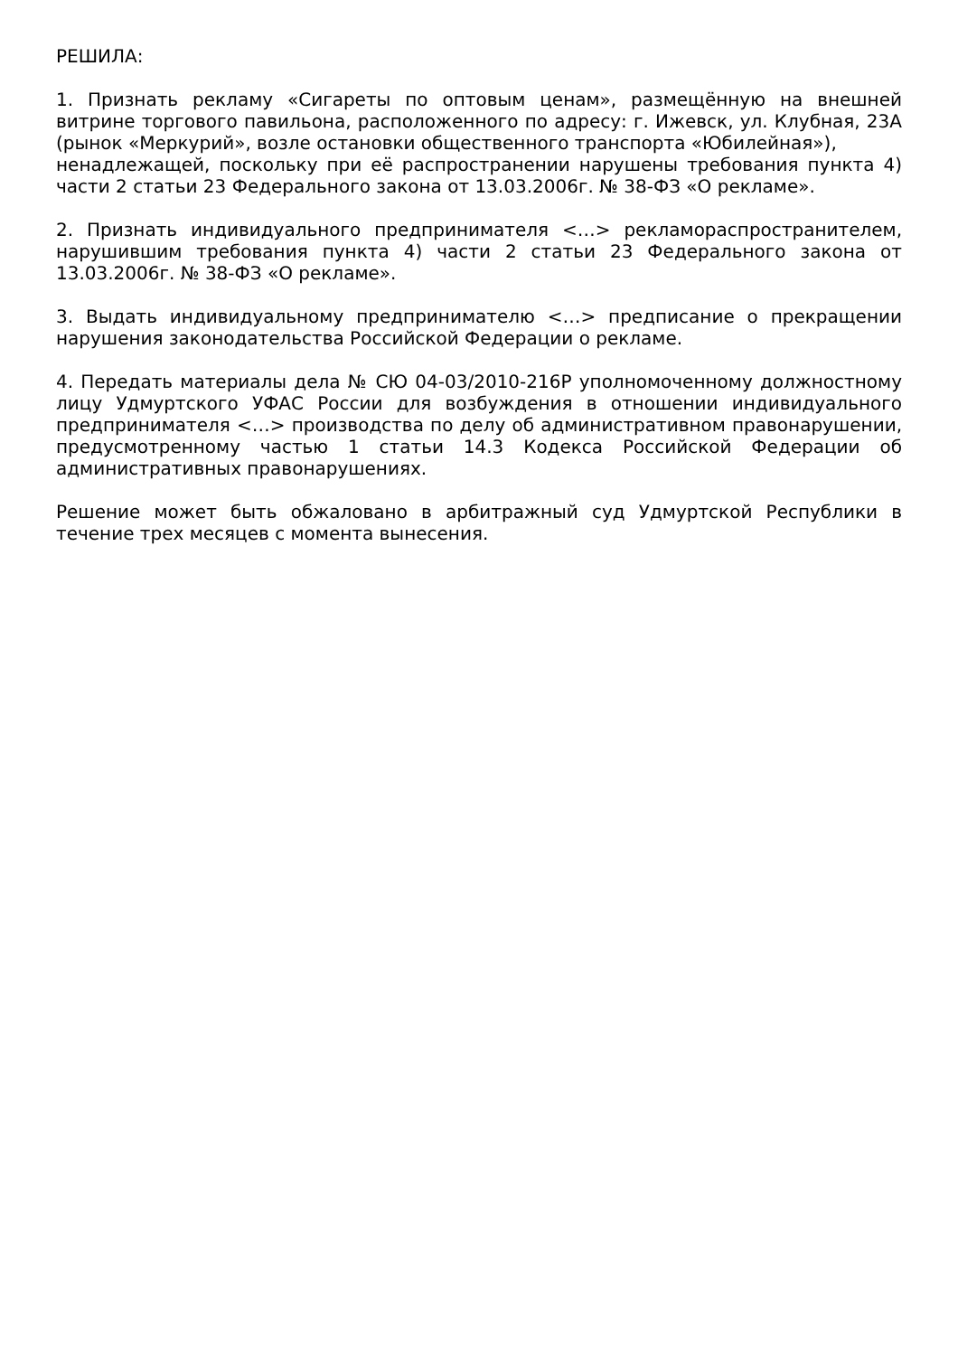РЕШИЛА:
1. Признать рекламу «Сигареты по оптовым ценам», размещённую на внешней витрине торгового павильона, расположенного по адресу: г. Ижевск, ул. Клубная, 23А (рынок «Меркурий», возле остановки общественного транспорта «Юбилейная»),
ненадлежащей, поскольку при её распространении нарушены требования пункта 4) части 2 статьи 23 Федерального закона от 13.03.2006г. № 38-ФЗ «О рекламе».
2. Признать индивидуального предпринимателя <…> рекламораспространителем, нарушившим требования пункта 4) части 2 статьи 23 Федерального закона от 13.03.2006г. № 38-ФЗ «О рекламе».
3. Выдать индивидуальному предпринимателю <…> предписание о прекращении нарушения законодательства Российской Федерации о рекламе.
4. Передать материалы дела № СЮ 04-03/2010-216Р уполномоченному должностному лицу Удмуртского УФАС России для возбуждения в отношении индивидуального предпринимателя <…> производства по делу об административном правонарушении, предусмотренному частью 1 статьи 14.3 Кодекса Российской Федерации об административных правонарушениях.
Решение может быть обжаловано в арбитражный суд Удмуртской Республики в течение трех месяцев с момента вынесения.